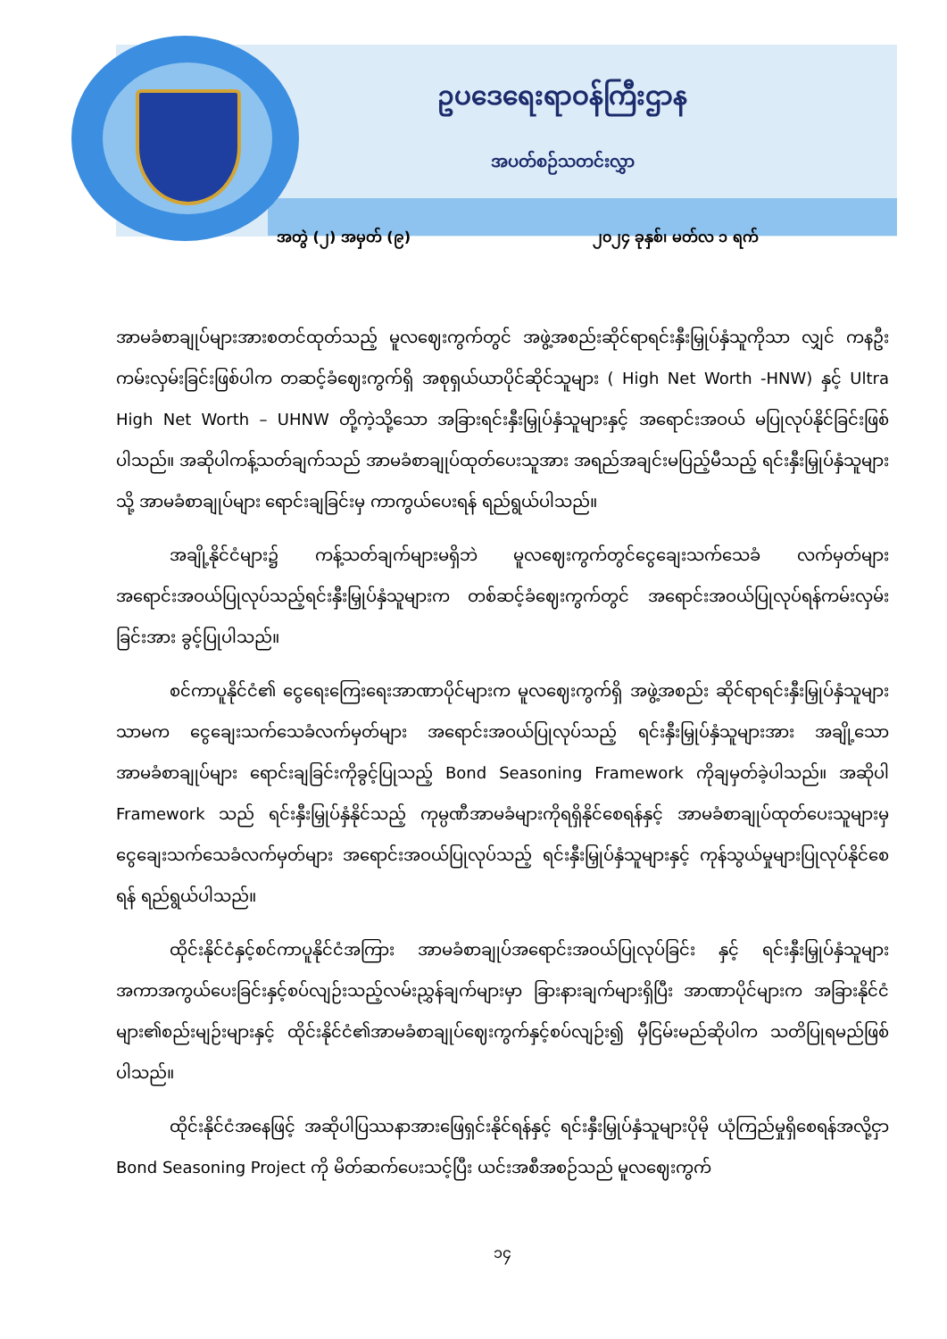ဥပဒေရေးရာဝန်ကြီးဌာန
အပတ်စဉ်သတင်းလွှာ
အတွဲ (၂) အမှတ် (၉) ၂၀၂၄ ခုနှစ်၊ မတ်လ ၁ ရက်
အာမခံစာချုပ်များအားစတင်ထုတ်သည့် မူလဈေးကွက်တွင် အဖွဲ့အစည်းဆိုင်ရာရင်းနှီးမြှုပ်နှံသူကိုသာ လျှင် ကနဦးကမ်းလှမ်းခြင်းဖြစ်ပါက တဆင့်ခံဈေးကွက်ရှိ အစုရှယ်ယာပိုင်ဆိုင်သူများ ( High Net Worth -HNW) နှင့် Ultra High Net Worth – UHNW တို့ကဲ့သို့သော အခြားရင်းနှီးမြှုပ်နှံသူများနှင့် အရောင်းအဝယ် မပြုလုပ်နိုင်ခြင်းဖြစ်ပါသည်။ အဆိုပါကန့်သတ်ချက်သည် အာမခံစာချုပ်ထုတ်ပေးသူအား အရည်အချင်းမပြည့်မီသည့် ရင်းနှီးမြှုပ်နှံသူများသို့ အာမခံစာချုပ်များ ရောင်းချခြင်းမှ ကာကွယ်ပေးရန် ရည်ရွယ်ပါသည်။
အချို့နိုင်ငံများ၌ ကန့်သတ်ချက်များမရှိဘဲ မူလဈေးကွက်တွင်ငွေချေးသက်သေခံ လက်မှတ်များ အရောင်းအဝယ်ပြုလုပ်သည့်ရင်းနှီးမြှုပ်နှံသူများက တစ်ဆင့်ခံဈေးကွက်တွင် အရောင်းအဝယ်ပြုလုပ်ရန်ကမ်းလှမ်းခြင်းအား ခွင့်ပြုပါသည်။
စင်ကာပူနိုင်ငံ၏ ငွေရေးကြေးရေးအာဏာပိုင်များက မူလဈေးကွက်ရှိ အဖွဲ့အစည်း ဆိုင်ရာရင်းနှီးမြှုပ်နှံသူများသာမက ငွေချေးသက်သေခံလက်မှတ်များ အရောင်းအဝယ်ပြုလုပ်သည့် ရင်းနှီးမြှုပ်နှံသူများအား အချို့သော အာမခံစာချုပ်များ ရောင်းချခြင်းကိုခွင့်ပြုသည့် Bond Seasoning Framework ကိုချမှတ်ခဲ့ပါသည်။ အဆိုပါ Framework သည် ရင်းနှီးမြှုပ်နှံနိုင်သည့် ကုမ္ပဏီအာမခံများကိုရရှိနိုင်စေရန်နှင့် အာမခံစာချုပ်ထုတ်ပေးသူများမှ ငွေချေးသက်သေခံလက်မှတ်များ အရောင်းအဝယ်ပြုလုပ်သည့် ရင်းနှီးမြှုပ်နှံသူများနှင့် ကုန်သွယ်မှုများပြုလုပ်နိုင်စေရန် ရည်ရွယ်ပါသည်။
ထိုင်းနိုင်ငံနှင့်စင်ကာပူနိုင်ငံအကြား အာမခံစာချုပ်အရောင်းအဝယ်ပြုလုပ်ခြင်း နှင့် ရင်းနှီးမြှုပ်နှံသူများအကာအကွယ်ပေးခြင်းနှင့်စပ်လျဉ်းသည့်လမ်းညွှန်ချက်များမှာ ခြားနားချက်များရှိပြီး အာဏာပိုင်များက အခြားနိုင်ငံများ၏စည်းမျဉ်းများနှင့် ထိုင်းနိုင်ငံ၏အာမခံစာချုပ်ဈေးကွက်နှင့်စပ်လျဉ်း၍ မှီငြမ်းမည်ဆိုပါက သတိပြုရမည်ဖြစ်ပါသည်။
ထိုင်းနိုင်ငံအနေဖြင့် အဆိုပါပြဿနာအားဖြေရှင်းနိုင်ရန်နှင့် ရင်းနှီးမြှုပ်နှံသူများပိုမို ယုံကြည်မှုရှိစေရန်အလို့ငှာ Bond Seasoning Project ကို မိတ်ဆက်ပေးသင့်ပြီး ယင်းအစီအစဉ်သည် မူလဈေးကွက်
၁၄